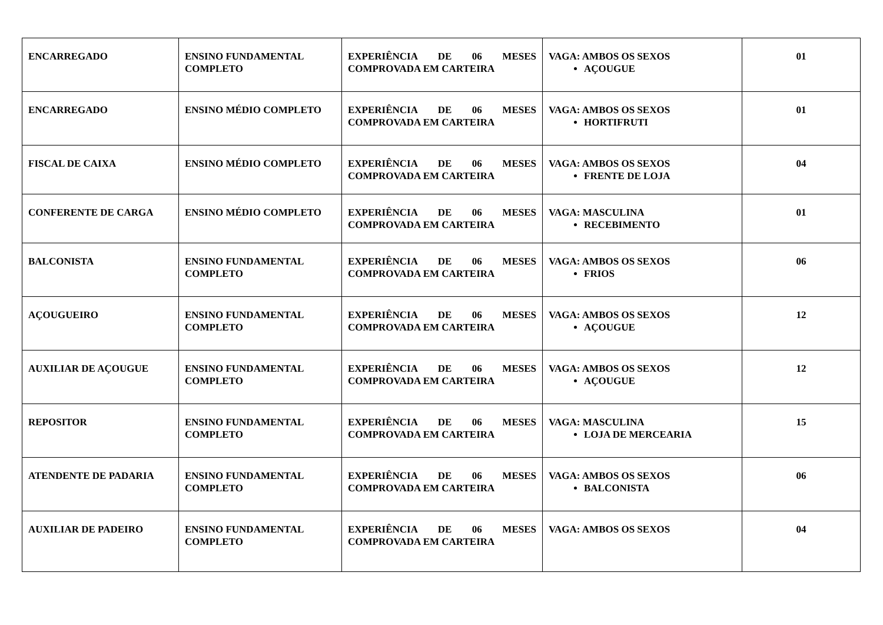| ENCARREGADO | ENSINO FUNDAMENTAL COMPLETO | EXPERIÊNCIA DE 06 MESES COMPROVADA EM CARTEIRA | VAGA: AMBOS OS SEXOS AÇOUGUE | 01 |
| ENCARREGADO | ENSINO MÉDIO COMPLETO | EXPERIÊNCIA DE 06 MESES COMPROVADA EM CARTEIRA | VAGA: AMBOS OS SEXOS HORTIFRUTI | 01 |
| FISCAL DE CAIXA | ENSINO MÉDIO COMPLETO | EXPERIÊNCIA DE 06 MESES COMPROVADA EM CARTEIRA | VAGA: AMBOS OS SEXOS FRENTE DE LOJA | 04 |
| CONFERENTE DE CARGA | ENSINO MÉDIO COMPLETO | EXPERIÊNCIA DE 06 MESES COMPROVADA EM CARTEIRA | VAGA: MASCULINA RECEBIMENTO | 01 |
| BALCONISTA | ENSINO FUNDAMENTAL COMPLETO | EXPERIÊNCIA DE 06 MESES COMPROVADA EM CARTEIRA | VAGA: AMBOS OS SEXOS FRIOS | 06 |
| AÇOUGUEIRO | ENSINO FUNDAMENTAL COMPLETO | EXPERIÊNCIA DE 06 MESES COMPROVADA EM CARTEIRA | VAGA: AMBOS OS SEXOS AÇOUGUE | 12 |
| AUXILIAR DE AÇOUGUE | ENSINO FUNDAMENTAL COMPLETO | EXPERIÊNCIA DE 06 MESES COMPROVADA EM CARTEIRA | VAGA: AMBOS OS SEXOS AÇOUGUE | 12 |
| REPOSITOR | ENSINO FUNDAMENTAL COMPLETO | EXPERIÊNCIA DE 06 MESES COMPROVADA EM CARTEIRA | VAGA: MASCULINA LOJA DE MERCEARIA | 15 |
| ATENDENTE DE PADARIA | ENSINO FUNDAMENTAL COMPLETO | EXPERIÊNCIA DE 06 MESES COMPROVADA EM CARTEIRA | VAGA: AMBOS OS SEXOS BALCONISTA | 06 |
| AUXILIAR DE PADEIRO | ENSINO FUNDAMENTAL COMPLETO | EXPERIÊNCIA DE 06 MESES COMPROVADA EM CARTEIRA | VAGA: AMBOS OS SEXOS | 04 |